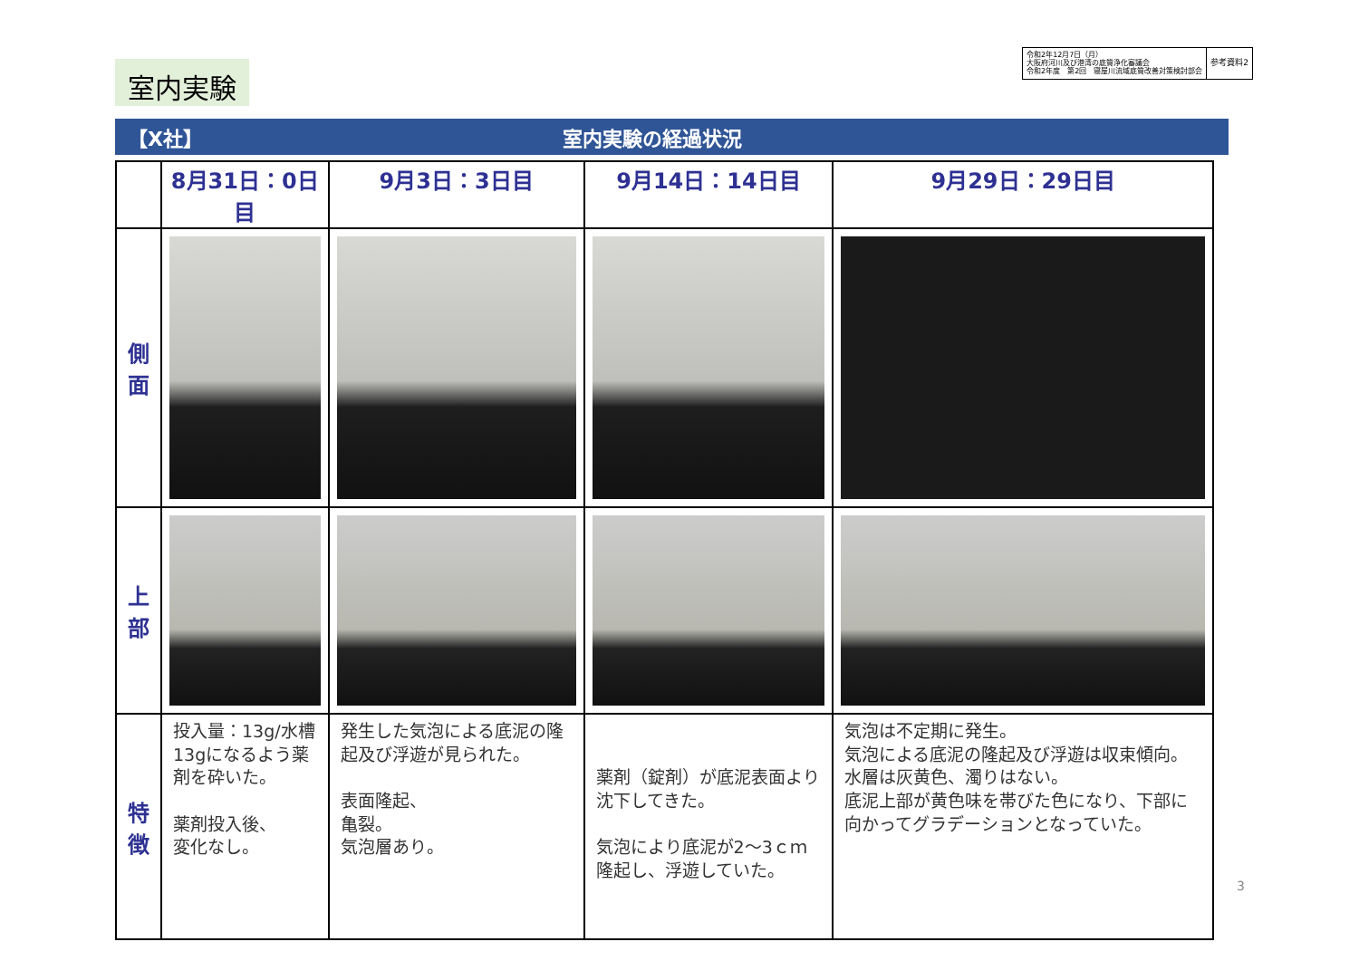室内実験
令和2年12月7日（月）
大阪府河川及び港湾の底質浄化審議会
令和2年度　第2回　寝屋川流域底質改善対策検討部会
参考資料2
【X社】 室内実験の経過状況
| | 8月31日：0日目 | 9月3日：3日目 | 9月14日：14日目 | 9月29日：29日目 |
| --- | --- | --- | --- | --- |
| 側 面 | | | | |
| 上 部 | | | | |
| 特 徴 | 投入量：13g/水槽 13gになるよう薬剤を砕いた。 薬剤投入後、 変化なし。 | 発生した気泡による底泥の隆起及び浮遊が見られた。 表面隆起、 亀裂。 気泡層あり。 | 薬剤（錠剤）が底泥表面より沈下してきた。 気泡により底泥が2～3ｃｍ隆起し、浮遊していた。 | 気泡は不定期に発生。 気泡による底泥の隆起及び浮遊は収束傾向。 水層は灰黄色、濁りはない。 底泥上部が黄色味を帯びた色になり、下部に向かってグラデーションとなっていた。 |
3